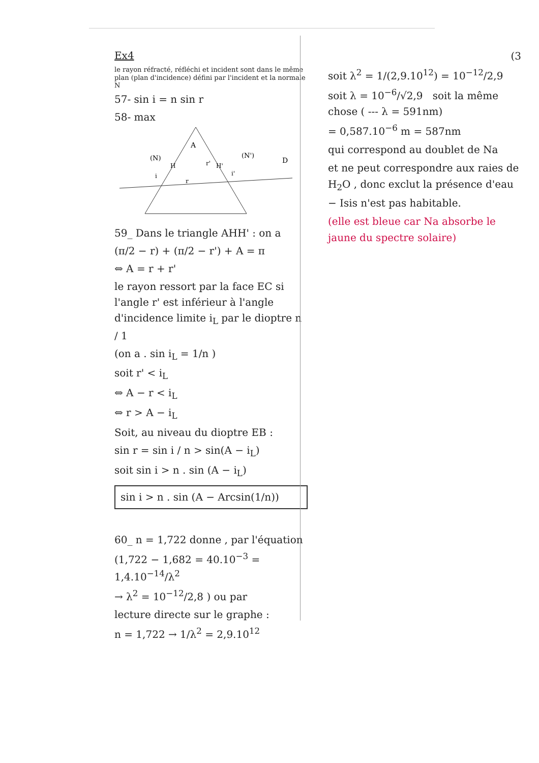Ex4
le rayon réfracté, réfléchi et incident sont dans le même plan (plan d'incidence) défini par l'incident et la normale N
57- sin i = n sin r
58- max
A
(N)
(N')
D
H
H'
i
r
r'
i'
59_ Dans le triangle AHH' : on a
(π/2 − r) + (π/2 − r') + A = π
⇔ A = r + r'
le rayon ressort par la face EC si l'angle r' est inférieur à l'angle d'incidence limite i<sub>L</sub> par le dioptre n / 1
(on a . sin i<sub>L</sub> = 1/n )
soit r' < i<sub>L</sub>
⇔ A − r < i<sub>L</sub>
⇔ r > A − i<sub>L</sub>
Soit, au niveau du dioptre EB :
sin r = sin i / n > sin(A − i<sub>L</sub>)
soit sin i > n . sin (A − i<sub>L</sub>)
sin i > n . sin (A − Arcsin(1/n))
60_ n = 1,722 donne , par l'équation
(1,722 − 1,682 = 40.10<sup>−3</sup> = 1,4.10<sup>−14</sup>/λ<sup>2</sup>
→ λ<sup>2</sup> = 10<sup>−12</sup>/2,8 ) ou par
lecture directe sur le graphe :
n = 1,722 → 1/λ<sup>2</sup> = 2,9.10<sup>12</sup>
(3
soit λ<sup>2</sup> = 1/(2,9.10<sup>12</sup>) = 10<sup>−12</sup>/2,9
soit λ = 10<sup>−6</sup>/√2,9 soit la même chose ( --- λ = 591nm)
= 0,587.10<sup>−6</sup> m = 587nm
qui correspond au doublet de Na
et ne peut correspondre aux raies de H<sub>2</sub>O , donc exclut la présence d'eau − Isis n'est pas habitable.
(elle est bleue car Na absorbe le jaune du spectre solaire)